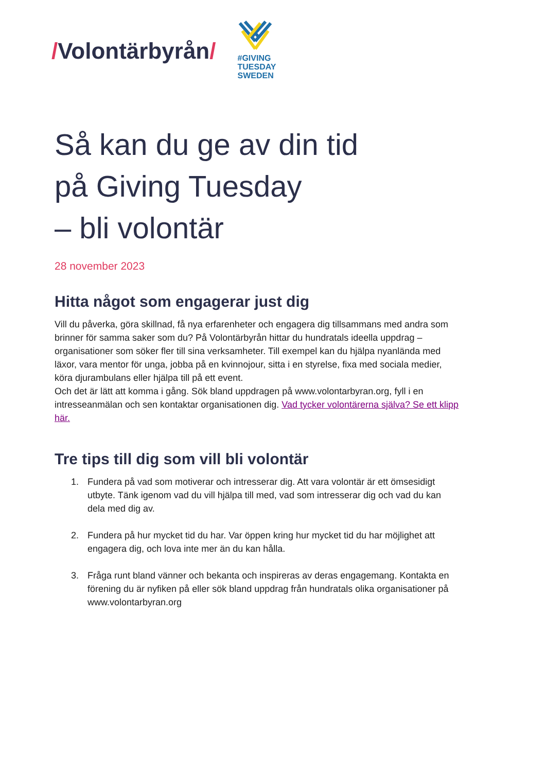/Volontärbyrån/
#GIVING
TUESDAY
SWEDEN
Så kan du ge av din tid
på Giving Tuesday
– bli volontär
28 november 2023
Hitta något som engagerar just dig
Vill du påverka, göra skillnad, få nya erfarenheter och engagera dig tillsammans med andra som brinner för samma saker som du? På Volontärbyrån hittar du hundratals ideella uppdrag – organisationer som söker fler till sina verksamheter. Till exempel kan du hjälpa nyanlända med läxor, vara mentor för unga, jobba på en kvinnojour, sitta i en styrelse, fixa med sociala medier, köra djurambulans eller hjälpa till på ett event.
Och det är lätt att komma i gång. Sök bland uppdragen på www.volontarbyran.org, fyll i en intresseanmälan och sen kontaktar organisationen dig. Vad tycker volontärerna själva? Se ett klipp här.
Tre tips till dig som vill bli volontär
1. Fundera på vad som motiverar och intresserar dig. Att vara volontär är ett ömsesidigt utbyte. Tänk igenom vad du vill hjälpa till med, vad som intresserar dig och vad du kan dela med dig av.
2. Fundera på hur mycket tid du har. Var öppen kring hur mycket tid du har möjlighet att engagera dig, och lova inte mer än du kan hålla.
3. Fråga runt bland vänner och bekanta och inspireras av deras engagemang. Kontakta en förening du är nyfiken på eller sök bland uppdrag från hundratals olika organisationer på www.volontarbyran.org